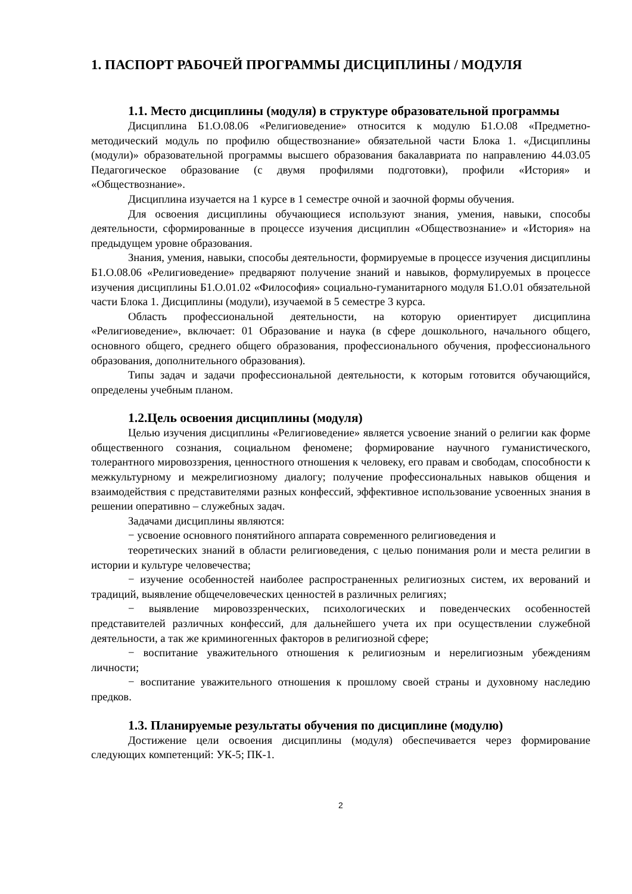1. ПАСПОРТ РАБОЧЕЙ ПРОГРАММЫ ДИСЦИПЛИНЫ / МОДУЛЯ
1.1. Место дисциплины (модуля) в структуре образовательной программы
Дисциплина Б1.О.08.06 «Религиоведение» относится к модулю Б1.О.08 «Предметно-методический модуль по профилю обществознание» обязательной части Блока 1. «Дисциплины (модули)» образовательной программы высшего образования бакалавриата по направлению 44.03.05 Педагогическое образование (с двумя профилями подготовки), профили «История» и «Обществознание».
Дисциплина изучается на 1 курсе в 1 семестре очной и заочной формы обучения.
Для освоения дисциплины обучающиеся используют знания, умения, навыки, способы деятельности, сформированные в процессе изучения дисциплин «Обществознание» и «История» на предыдущем уровне образования.
Знания, умения, навыки, способы деятельности, формируемые в процессе изучения дисциплины Б1.О.08.06 «Религиоведение» предваряют получение знаний и навыков, формулируемых в процессе изучения дисциплины Б1.О.01.02 «Философия» социально-гуманитарного модуля Б1.О.01 обязательной части Блока 1. Дисциплины (модули), изучаемой в 5 семестре 3 курса.
Область профессиональной деятельности, на которую ориентирует дисциплина «Религиоведение», включает: 01 Образование и наука (в сфере дошкольного, начального общего, основного общего, среднего общего образования, профессионального обучения, профессионального образования, дополнительного образования).
Типы задач и задачи профессиональной деятельности, к которым готовится обучающийся, определены учебным планом.
1.2.Цель освоения дисциплины (модуля)
Целью изучения дисциплины «Религиоведение» является усвоение знаний о религии как форме общественного сознания, социальном феномене; формирование научного гуманистического, толерантного мировоззрения, ценностного отношения к человеку, его правам и свободам, способности к межкультурному и межрелигиозному диалогу; получение профессиональных навыков общения и взаимодействия с представителями разных конфессий, эффективное использование усвоенных знания в решении оперативно – служебных задач.
Задачами дисциплины являются:
− усвоение основного понятийного аппарата современного религиоведения и
теоретических знаний в области религиоведения, с целью понимания роли и места религии в истории и культуре человечества;
− изучение особенностей наиболее распространенных религиозных систем, их верований и традиций, выявление общечеловеческих ценностей в различных религиях;
− выявление мировоззренческих, психологических и поведенческих особенностей представителей различных конфессий, для дальнейшего учета их при осуществлении служебной деятельности, а так же криминогенных факторов в религиозной сфере;
− воспитание уважительного отношения к религиозным и нерелигиозным убеждениям личности;
− воспитание уважительного отношения к прошлому своей страны и духовному наследию предков.
1.3. Планируемые результаты обучения по дисциплине (модулю)
Достижение цели освоения дисциплины (модуля) обеспечивается через формирование следующих компетенций: УК-5; ПК-1.
2